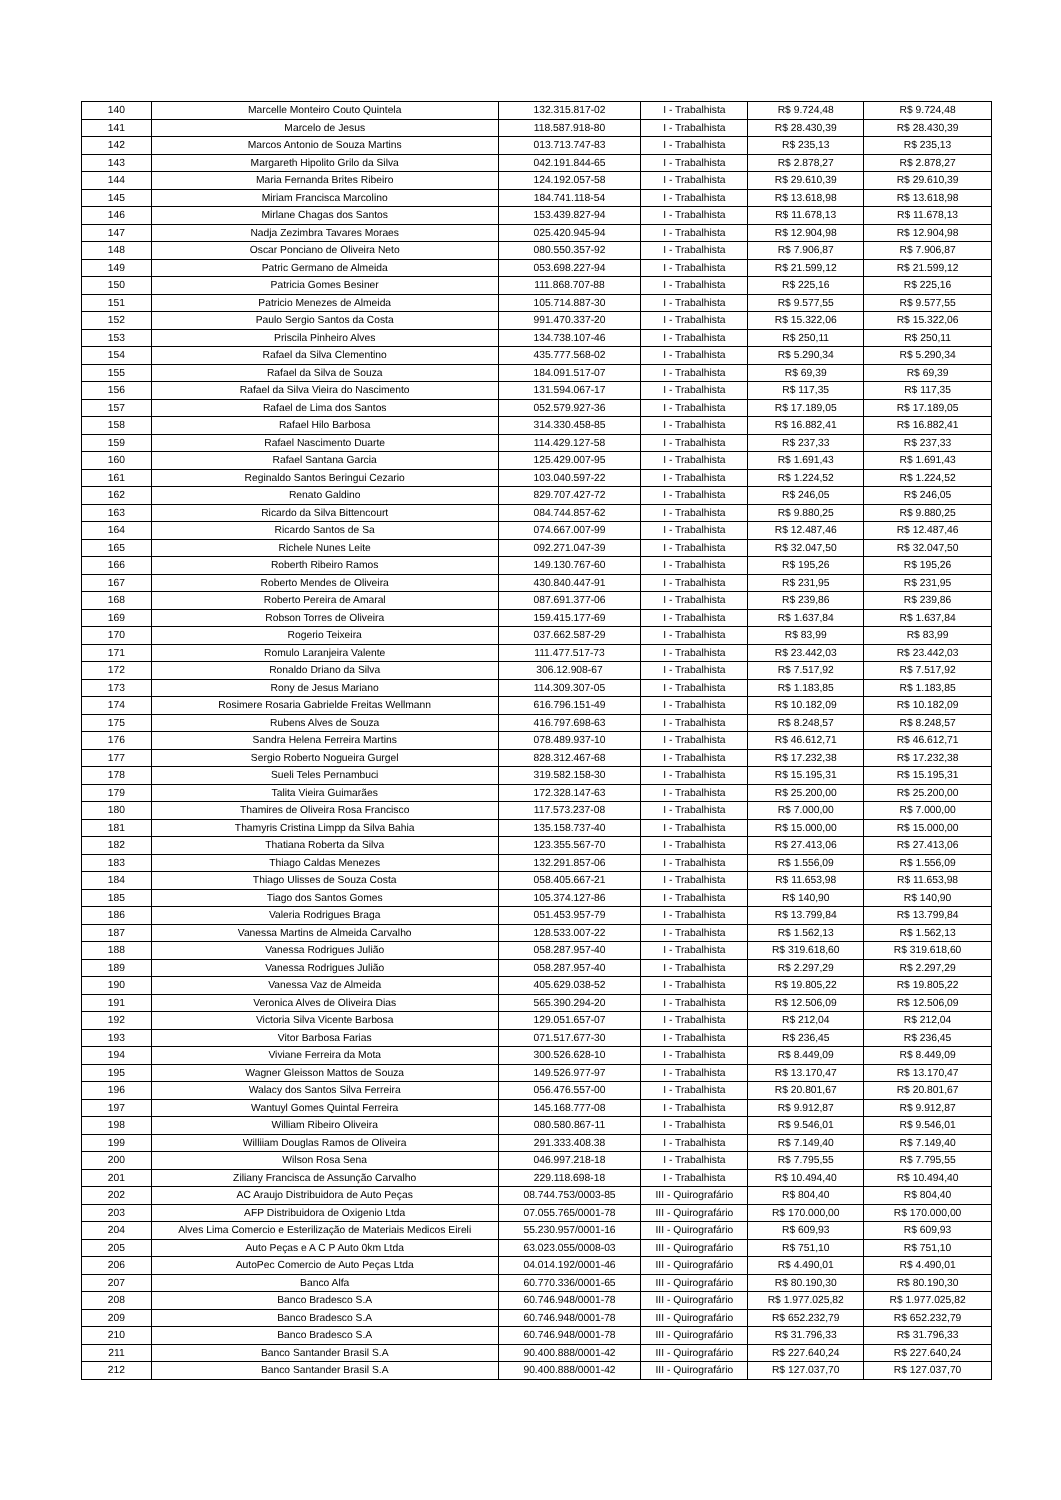| 140 | Marcelle Monteiro Couto Quintela | 132.315.817-02 | I - Trabalhista | R$ 9.724,48 | R$ 9.724,48 |
| 141 | Marcelo de Jesus | 118.587.918-80 | I - Trabalhista | R$ 28.430,39 | R$ 28.430,39 |
| 142 | Marcos Antonio de Souza Martins | 013.713.747-83 | I - Trabalhista | R$ 235,13 | R$ 235,13 |
| 143 | Margareth Hipolito Grilo da Silva | 042.191.844-65 | I - Trabalhista | R$ 2.878,27 | R$ 2.878,27 |
| 144 | Maria Fernanda Brites Ribeiro | 124.192.057-58 | I - Trabalhista | R$ 29.610,39 | R$ 29.610,39 |
| 145 | Miriam Francisca Marcolino | 184.741.118-54 | I - Trabalhista | R$ 13.618,98 | R$ 13.618,98 |
| 146 | Mirlane Chagas dos Santos | 153.439.827-94 | I - Trabalhista | R$ 11.678,13 | R$ 11.678,13 |
| 147 | Nadja Zezimbra Tavares Moraes | 025.420.945-94 | I - Trabalhista | R$ 12.904,98 | R$ 12.904,98 |
| 148 | Oscar Ponciano de Oliveira Neto | 080.550.357-92 | I - Trabalhista | R$ 7.906,87 | R$ 7.906,87 |
| 149 | Patric Germano de Almeida | 053.698.227-94 | I - Trabalhista | R$ 21.599,12 | R$ 21.599,12 |
| 150 | Patricia Gomes Besiner | 111.868.707-88 | I - Trabalhista | R$ 225,16 | R$ 225,16 |
| 151 | Patricio Menezes de Almeida | 105.714.887-30 | I - Trabalhista | R$ 9.577,55 | R$ 9.577,55 |
| 152 | Paulo Sergio Santos da Costa | 991.470.337-20 | I - Trabalhista | R$ 15.322,06 | R$ 15.322,06 |
| 153 | Priscila Pinheiro Alves | 134.738.107-46 | I - Trabalhista | R$ 250,11 | R$ 250,11 |
| 154 | Rafael da Silva Clementino | 435.777.568-02 | I - Trabalhista | R$ 5.290,34 | R$ 5.290,34 |
| 155 | Rafael da Silva de Souza | 184.091.517-07 | I - Trabalhista | R$ 69,39 | R$ 69,39 |
| 156 | Rafael da Silva Vieira do Nascimento | 131.594.067-17 | I - Trabalhista | R$ 117,35 | R$ 117,35 |
| 157 | Rafael de Lima dos Santos | 052.579.927-36 | I - Trabalhista | R$ 17.189,05 | R$ 17.189,05 |
| 158 | Rafael Hilo Barbosa | 314.330.458-85 | I - Trabalhista | R$ 16.882,41 | R$ 16.882,41 |
| 159 | Rafael Nascimento Duarte | 114.429.127-58 | I - Trabalhista | R$ 237,33 | R$ 237,33 |
| 160 | Rafael Santana Garcia | 125.429.007-95 | I - Trabalhista | R$ 1.691,43 | R$ 1.691,43 |
| 161 | Reginaldo Santos Beringui Cezario | 103.040.597-22 | I - Trabalhista | R$ 1.224,52 | R$ 1.224,52 |
| 162 | Renato Galdino | 829.707.427-72 | I - Trabalhista | R$ 246,05 | R$ 246,05 |
| 163 | Ricardo da Silva Bittencourt | 084.744.857-62 | I - Trabalhista | R$ 9.880,25 | R$ 9.880,25 |
| 164 | Ricardo Santos de Sa | 074.667.007-99 | I - Trabalhista | R$ 12.487,46 | R$ 12.487,46 |
| 165 | Richele Nunes Leite | 092.271.047-39 | I - Trabalhista | R$ 32.047,50 | R$ 32.047,50 |
| 166 | Roberth Ribeiro Ramos | 149.130.767-60 | I - Trabalhista | R$ 195,26 | R$ 195,26 |
| 167 | Roberto Mendes de Oliveira | 430.840.447-91 | I - Trabalhista | R$ 231,95 | R$ 231,95 |
| 168 | Roberto Pereira de Amaral | 087.691.377-06 | I - Trabalhista | R$ 239,86 | R$ 239,86 |
| 169 | Robson Torres de Oliveira | 159.415.177-69 | I - Trabalhista | R$ 1.637,84 | R$ 1.637,84 |
| 170 | Rogerio Teixeira | 037.662.587-29 | I - Trabalhista | R$ 83,99 | R$ 83,99 |
| 171 | Romulo Laranjeira Valente | 111.477.517-73 | I - Trabalhista | R$ 23.442,03 | R$ 23.442,03 |
| 172 | Ronaldo Driano da Silva | 306.12.908-67 | I - Trabalhista | R$ 7.517,92 | R$ 7.517,92 |
| 173 | Rony de Jesus Mariano | 114.309.307-05 | I - Trabalhista | R$ 1.183,85 | R$ 1.183,85 |
| 174 | Rosimere Rosaria Gabrielde Freitas Wellmann | 616.796.151-49 | I - Trabalhista | R$ 10.182,09 | R$ 10.182,09 |
| 175 | Rubens Alves de Souza | 416.797.698-63 | I - Trabalhista | R$ 8.248,57 | R$ 8.248,57 |
| 176 | Sandra Helena Ferreira Martins | 078.489.937-10 | I - Trabalhista | R$ 46.612,71 | R$ 46.612,71 |
| 177 | Sergio Roberto Nogueira Gurgel | 828.312.467-68 | I - Trabalhista | R$ 17.232,38 | R$ 17.232,38 |
| 178 | Sueli Teles Pernambuci | 319.582.158-30 | I - Trabalhista | R$ 15.195,31 | R$ 15.195,31 |
| 179 | Talita Vieira Guimarães | 172.328.147-63 | I - Trabalhista | R$ 25.200,00 | R$ 25.200,00 |
| 180 | Thamires de Oliveira Rosa Francisco | 117.573.237-08 | I - Trabalhista | R$ 7.000,00 | R$ 7.000,00 |
| 181 | Thamyris Cristina Limpp da Silva Bahia | 135.158.737-40 | I - Trabalhista | R$ 15.000,00 | R$ 15.000,00 |
| 182 | Thatiana Roberta da Silva | 123.355.567-70 | I - Trabalhista | R$ 27.413,06 | R$ 27.413,06 |
| 183 | Thiago Caldas Menezes | 132.291.857-06 | I - Trabalhista | R$ 1.556,09 | R$ 1.556,09 |
| 184 | Thiago Ulisses de Souza Costa | 058.405.667-21 | I - Trabalhista | R$ 11.653,98 | R$ 11.653,98 |
| 185 | Tiago dos Santos Gomes | 105.374.127-86 | I - Trabalhista | R$ 140,90 | R$ 140,90 |
| 186 | Valeria Rodrigues Braga | 051.453.957-79 | I - Trabalhista | R$ 13.799,84 | R$ 13.799,84 |
| 187 | Vanessa Martins de Almeida Carvalho | 128.533.007-22 | I - Trabalhista | R$ 1.562,13 | R$ 1.562,13 |
| 188 | Vanessa Rodrigues Julião | 058.287.957-40 | I - Trabalhista | R$ 319.618,60 | R$ 319.618,60 |
| 189 | Vanessa Rodrigues Julião | 058.287.957-40 | I - Trabalhista | R$ 2.297,29 | R$ 2.297,29 |
| 190 | Vanessa Vaz de Almeida | 405.629.038-52 | I - Trabalhista | R$ 19.805,22 | R$ 19.805,22 |
| 191 | Veronica Alves de Oliveira Dias | 565.390.294-20 | I - Trabalhista | R$ 12.506,09 | R$ 12.506,09 |
| 192 | Victoria Silva Vicente Barbosa | 129.051.657-07 | I - Trabalhista | R$ 212,04 | R$ 212,04 |
| 193 | Vitor Barbosa Farias | 071.517.677-30 | I - Trabalhista | R$ 236,45 | R$ 236,45 |
| 194 | Viviane Ferreira da Mota | 300.526.628-10 | I - Trabalhista | R$ 8.449,09 | R$ 8.449,09 |
| 195 | Wagner Gleisson Mattos de Souza | 149.526.977-97 | I - Trabalhista | R$ 13.170,47 | R$ 13.170,47 |
| 196 | Walacy dos Santos Silva Ferreira | 056.476.557-00 | I - Trabalhista | R$ 20.801,67 | R$ 20.801,67 |
| 197 | Wantuyl Gomes Quintal Ferreira | 145.168.777-08 | I - Trabalhista | R$ 9.912,87 | R$ 9.912,87 |
| 198 | William Ribeiro Oliveira | 080.580.867-11 | I - Trabalhista | R$ 9.546,01 | R$ 9.546,01 |
| 199 | Williiam Douglas Ramos de Oliveira | 291.333.408.38 | I - Trabalhista | R$ 7.149,40 | R$ 7.149,40 |
| 200 | Wilson Rosa Sena | 046.997.218-18 | I - Trabalhista | R$ 7.795,55 | R$ 7.795,55 |
| 201 | Ziliany Francisca de Assunção Carvalho | 229.118.698-18 | I - Trabalhista | R$ 10.494,40 | R$ 10.494,40 |
| 202 | AC Araujo Distribuidora de Auto Peças | 08.744.753/0003-85 | III - Quirografário | R$ 804,40 | R$ 804,40 |
| 203 | AFP Distribuidora de Oxigenio Ltda | 07.055.765/0001-78 | III - Quirografário | R$ 170.000,00 | R$ 170.000,00 |
| 204 | Alves Lima Comercio e Esterilização de Materiais Medicos Eireli | 55.230.957/0001-16 | III - Quirografário | R$ 609,93 | R$ 609,93 |
| 205 | Auto Peças e A C P Auto 0km Ltda | 63.023.055/0008-03 | III - Quirografário | R$ 751,10 | R$ 751,10 |
| 206 | AutoPec Comercio de Auto Peças Ltda | 04.014.192/0001-46 | III - Quirografário | R$ 4.490,01 | R$ 4.490,01 |
| 207 | Banco Alfa | 60.770.336/0001-65 | III - Quirografário | R$ 80.190,30 | R$ 80.190,30 |
| 208 | Banco Bradesco S.A | 60.746.948/0001-78 | III - Quirografário | R$ 1.977.025,82 | R$ 1.977.025,82 |
| 209 | Banco Bradesco S.A | 60.746.948/0001-78 | III - Quirografário | R$ 652.232,79 | R$ 652.232,79 |
| 210 | Banco Bradesco S.A | 60.746.948/0001-78 | III - Quirografário | R$ 31.796,33 | R$ 31.796,33 |
| 211 | Banco Santander Brasil S.A | 90.400.888/0001-42 | III - Quirografário | R$ 227.640,24 | R$ 227.640,24 |
| 212 | Banco Santander Brasil S.A | 90.400.888/0001-42 | III - Quirografário | R$ 127.037,70 | R$ 127.037,70 |